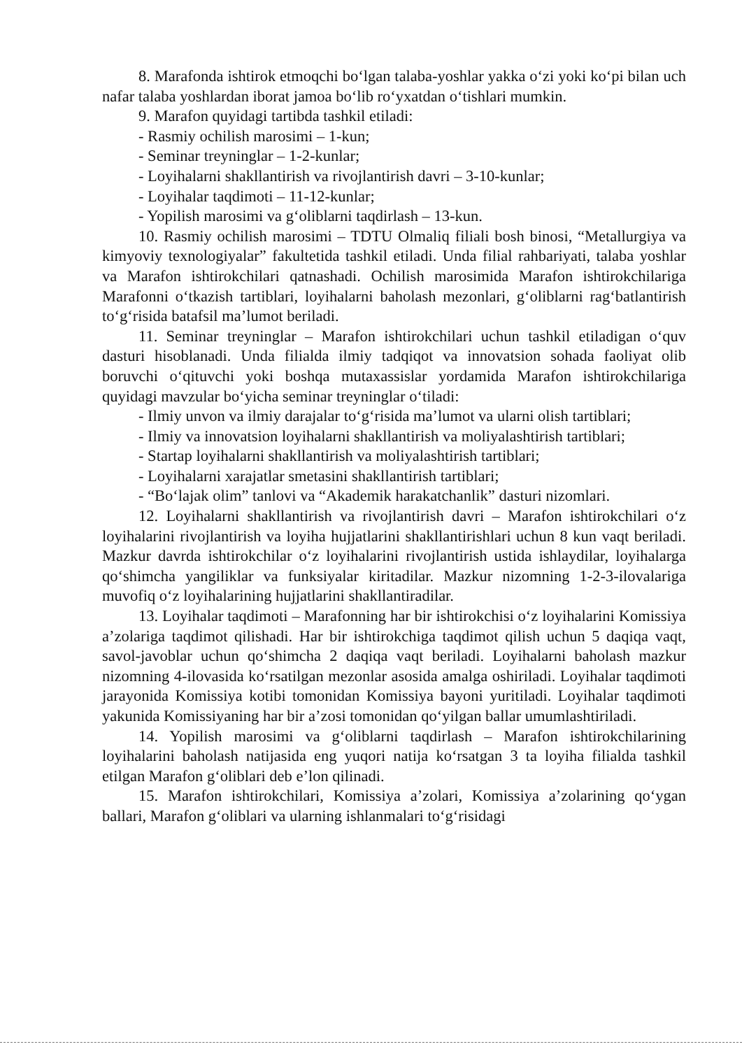8. Marafonda ishtirok etmoqchi bo‘lgan talaba-yoshlar yakka o‘zi yoki ko‘pi bilan uch nafar talaba yoshlardan iborat jamoa bo‘lib ro‘yxatdan o‘tishlari mumkin.
9. Marafon quyidagi tartibda tashkil etiladi:
- Rasmiy ochilish marosimi – 1-kun;
- Seminar treyninglar – 1-2-kunlar;
- Loyihalarni shakllantirish va rivojlantirish davri – 3-10-kunlar;
- Loyihalar taqdimoti – 11-12-kunlar;
- Yopilish marosimi va g‘oliblarni taqdirlash – 13-kun.
10. Rasmiy ochilish marosimi – TDTU Olmaliq filiali bosh binosi, “Metallurgiya va kimyoviy texnologiyalar” fakultetida tashkil etiladi. Unda filial rahbariyati, talaba yoshlar va Marafon ishtirokchilari qatnashadi. Ochilish marosimida Marafon ishtirokchilariga Marafonni o‘tkazish tartiblari, loyihalarni baholash mezonlari, g‘oliblarni rag‘batlantirish to‘g‘risida batafsil ma’lumot beriladi.
11. Seminar treyninglar – Marafon ishtirokchilari uchun tashkil etiladigan o‘quv dasturi hisoblanadi. Unda filialda ilmiy tadqiqot va innovatsion sohada faoliyat olib boruvchi o‘qituvchi yoki boshqa mutaxassislar yordamida Marafon ishtirokchilariga quyidagi mavzular bo‘yicha seminar treyninglar o‘tiladi:
- Ilmiy unvon va ilmiy darajalar to‘g‘risida ma’lumot va ularni olish tartiblari;
- Ilmiy va innovatsion loyihalarni shakllantirish va moliyalashtirish tartiblari;
- Startap loyihalarni shakllantirish va moliyalashtirish tartiblari;
- Loyihalarni xarajatlar smetasini shakllantirish tartiblari;
- “Bo‘lajak olim” tanlovi va “Akademik harakatchanlik” dasturi nizomlari.
12. Loyihalarni shakllantirish va rivojlantirish davri – Marafon ishtirokchilari o‘z loyihalarini rivojlantirish va loyiha hujjatlarini shakllantirishlari uchun 8 kun vaqt beriladi. Mazkur davrda ishtirokchilar o‘z loyihalarini rivojlantirish ustida ishlaydilar, loyihalarga qo‘shimcha yangiliklar va funksiyalar kiritadilar. Mazkur nizomning 1-2-3-ilovalariga muvofiq o‘z loyihalarining hujjatlarini shakllantiradilar.
13. Loyihalar taqdimoti – Marafonning har bir ishtirokchisi o‘z loyihalarini Komissiya a’zolariga taqdimot qilishadi. Har bir ishtirokchiga taqdimot qilish uchun 5 daqiqa vaqt, savol-javoblar uchun qo‘shimcha 2 daqiqa vaqt beriladi. Loyihalarni baholash mazkur nizomning 4-ilovasida ko‘rsatilgan mezonlar asosida amalga oshiriladi. Loyihalar taqdimoti jarayonida Komissiya kotibi tomonidan Komissiya bayoni yuritiladi. Loyihalar taqdimoti yakunida Komissiyaning har bir a’zosi tomonidan qo‘yilgan ballar umumlashtiriladi.
14. Yopilish marosimi va g‘oliblarni taqdirlash – Marafon ishtirokchilarining loyihalarini baholash natijasida eng yuqori natija ko‘rsatgan 3 ta loyiha filialda tashkil etilgan Marafon g‘oliblari deb e’lon qilinadi.
15. Marafon ishtirokchilari, Komissiya a’zolari, Komissiya a’zolarining qo‘ygan ballari, Marafon g‘oliblari va ularning ishlanmalari to‘g‘risidagi